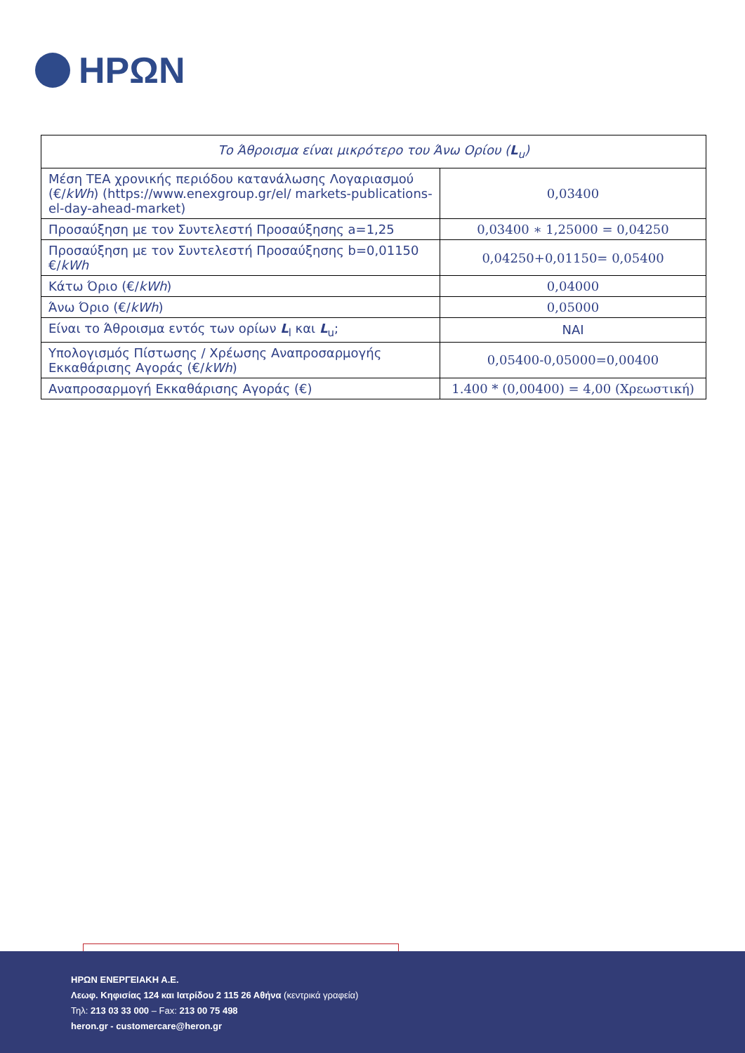ΗΡΩΝ
| Το Άθροισμα είναι μικρότερο του Άνω Ορίου ( L<sub>u</sub>) | |
| --- | --- |
| Μέση ΤΕΑ χρονικής περιόδου κατανάλωσης Λογαριασμού (€/ kWh ) ( https://www.enexgroup.gr/el/ markets-publications-el-day-ahead-market ) | 0,03400 |
| Προσαύξηση με τον Συντελεστή Προσαύξησης a=1,25 | 0,03400 ∗ 1,25000 = 0,04250 |
| Προσαύξηση με τον Συντελεστή Προσαύξησης b=0,01150 €/ kWh | 0,04250+0,01150= 0,05400 |
| Κάτω Όριο (€/ kWh ) | 0,04000 |
| Άνω Όριο (€/ kWh ) | 0,05000 |
| Είναι το Άθροισμα εντός των ορίων L<sub>l</sub> και L<sub>u</sub>; | ΝΑΙ |
| Υπολογισμός Πίστωσης / Χρέωσης Αναπροσαρμογής Εκκαθάρισης Αγοράς (€/ kWh ) | 0,05400-0,05000=0,00400 |
| Αναπροσαρμογή Εκκαθάρισης Αγοράς (€) | 1.400 * (0,00400) = 4,00 (Χρεωστική) |
ΗΡΩΝ ΕΝΕΡΓΕΙΑΚΗ Α.Ε.
Λεωφ. Κηφισίας 124 και Ιατρίδου 2 115 26 Αθήνα (κεντρικά γραφεία)
Τηλ: 213 03 33 000 – Fax: 213 00 75 498
heron.gr - customercare@heron.gr